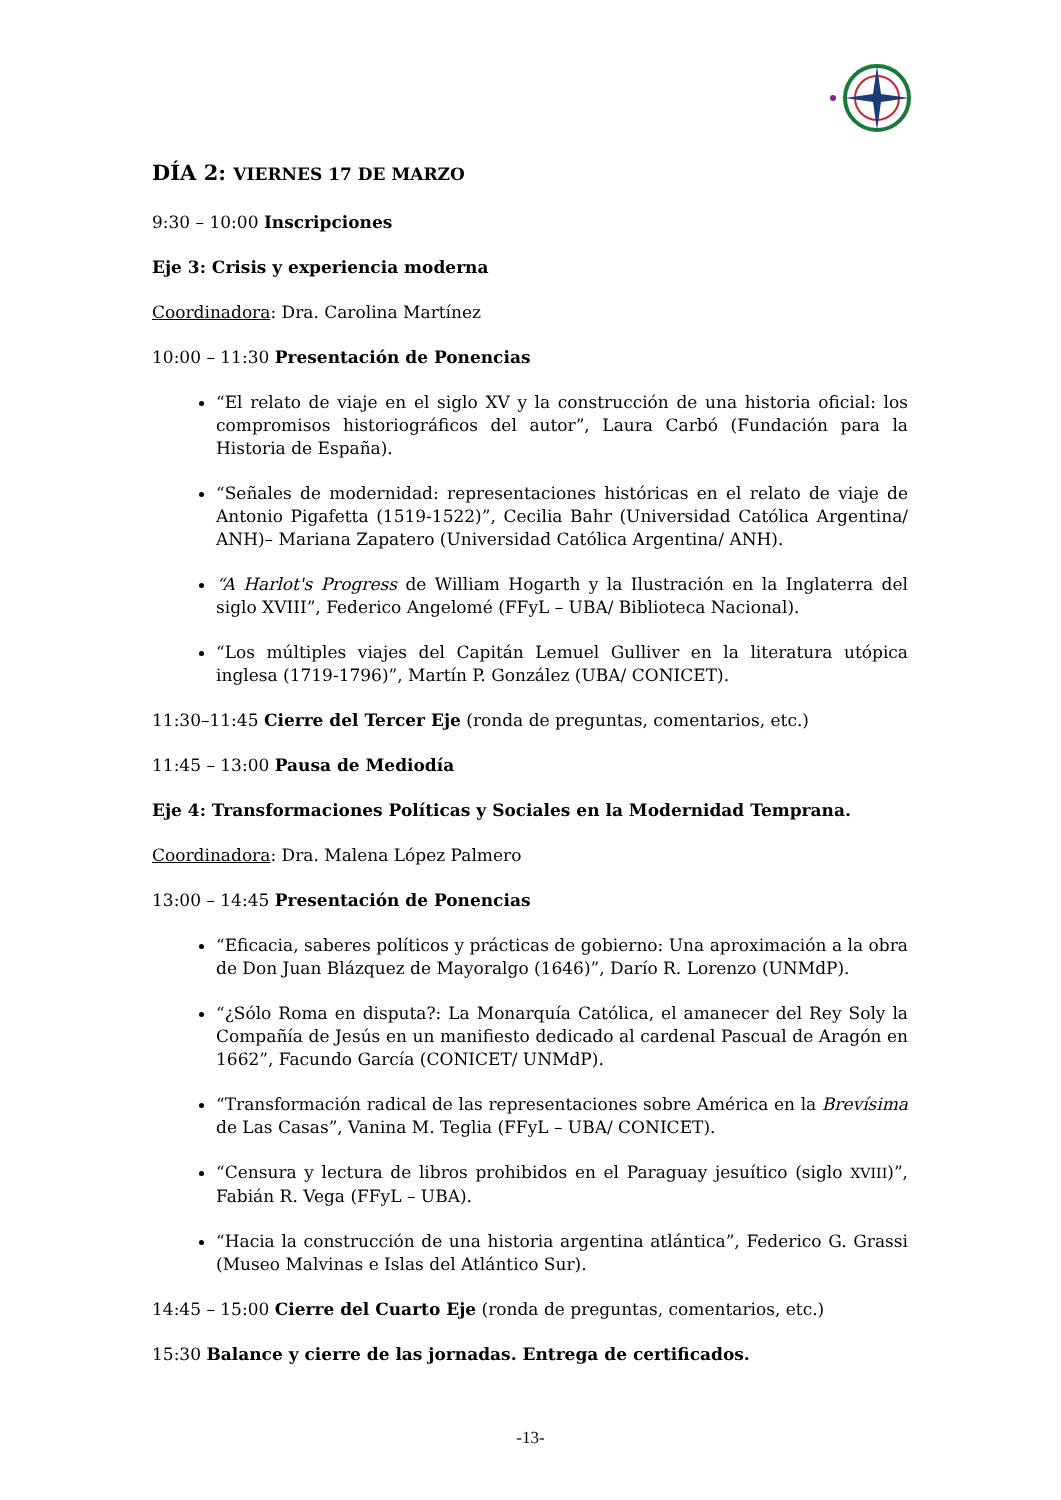DÍA 2: VIERNES 17 DE MARZO
9:30 – 10:00 Inscripciones
Eje 3: Crisis y experiencia moderna
Coordinadora: Dra. Carolina Martínez
10:00 – 11:30 Presentación de Ponencias
“El relato de viaje en el siglo XV y la construcción de una historia oficial: los compromisos historiográficos del autor”, Laura Carbó (Fundación para la Historia de España).
“Señales de modernidad: representaciones históricas en el relato de viaje de Antonio Pigafetta (1519-1522)”, Cecilia Bahr (Universidad Católica Argentina/ ANH)– Mariana Zapatero (Universidad Católica Argentina/ ANH).
“A Harlot's Progress de William Hogarth y la Ilustración en la Inglaterra del siglo XVIII”, Federico Angelomé (FFyL – UBA/ Biblioteca Nacional).
“Los múltiples viajes del Capitán Lemuel Gulliver en la literatura utópica inglesa (1719-1796)”, Martín P. González (UBA/ CONICET).
11:30–11:45 Cierre del Tercer Eje (ronda de preguntas, comentarios, etc.)
11:45 – 13:00 Pausa de Mediodía
Eje 4: Transformaciones Políticas y Sociales en la Modernidad Temprana.
Coordinadora: Dra. Malena López Palmero
13:00 – 14:45 Presentación de Ponencias
“Eficacia, saberes políticos y prácticas de gobierno: Una aproximación a la obra de Don Juan Blázquez de Mayoralgo (1646)”, Darío R. Lorenzo (UNMdP).
“¿Sólo Roma en disputa?: La Monarquía Católica, el amanecer del Rey Soly la Compañía de Jesús en un manifiesto dedicado al cardenal Pascual de Aragón en 1662”, Facundo García (CONICET/ UNMdP).
“Transformación radical de las representaciones sobre América en la Brevísima de Las Casas”, Vanina M. Teglia (FFyL – UBA/ CONICET).
“Censura y lectura de libros prohibidos en el Paraguay jesuítico (siglo XVIII)”, Fabián R. Vega (FFyL – UBA).
“Hacia la construcción de una historia argentina atlántica”, Federico G. Grassi (Museo Malvinas e Islas del Atlántico Sur).
14:45 – 15:00 Cierre del Cuarto Eje (ronda de preguntas, comentarios, etc.)
15:30 Balance y cierre de las jornadas. Entrega de certificados.
-13-